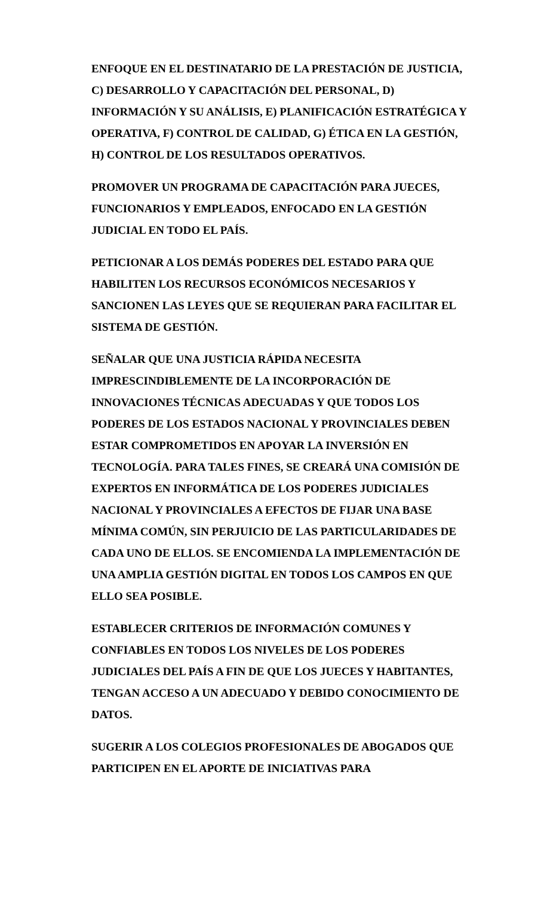ENFOQUE EN EL DESTINATARIO DE LA PRESTACIÓN DE JUSTICIA, C) DESARROLLO Y CAPACITACIÓN DEL PERSONAL, D) INFORMACIÓN Y SU ANÁLISIS, E) PLANIFICACIÓN ESTRATÉGICA Y OPERATIVA, F) CONTROL DE CALIDAD, G) ÉTICA EN LA GESTIÓN, H) CONTROL DE LOS RESULTADOS OPERATIVOS.
PROMOVER UN PROGRAMA DE CAPACITACIÓN PARA JUECES, FUNCIONARIOS Y EMPLEADOS, ENFOCADO EN LA GESTIÓN JUDICIAL EN TODO EL PAÍS.
PETICIONAR A LOS DEMÁS PODERES DEL ESTADO PARA QUE HABILITEN LOS RECURSOS ECONÓMICOS NECESARIOS Y SANCIONEN LAS LEYES QUE SE REQUIERAN PARA FACILITAR EL SISTEMA DE GESTIÓN.
SEÑALAR QUE UNA JUSTICIA RÁPIDA NECESITA IMPRESCINDIBLEMENTE DE LA INCORPORACIÓN DE INNOVACIONES TÉCNICAS ADECUADAS Y QUE TODOS LOS PODERES DE LOS ESTADOS NACIONAL Y PROVINCIALES DEBEN ESTAR COMPROMETIDOS EN APOYAR LA INVERSIÓN EN TECNOLOGÍA. PARA TALES FINES, SE CREARÁ UNA COMISIÓN DE EXPERTOS EN INFORMÁTICA DE LOS PODERES JUDICIALES NACIONAL Y PROVINCIALES A EFECTOS DE FIJAR UNA BASE MÍNIMA COMÚN, SIN PERJUICIO DE LAS PARTICULARIDADES DE CADA UNO DE ELLOS. SE ENCOMIENDA LA IMPLEMENTACIÓN DE UNA AMPLIA GESTIÓN DIGITAL EN TODOS LOS CAMPOS EN QUE ELLO SEA POSIBLE.
ESTABLECER CRITERIOS DE INFORMACIÓN COMUNES Y CONFIABLES EN TODOS LOS NIVELES DE LOS PODERES JUDICIALES DEL PAÍS A FIN DE QUE LOS JUECES Y HABITANTES, TENGAN ACCESO A UN ADECUADO Y DEBIDO CONOCIMIENTO DE DATOS.
SUGERIR A LOS COLEGIOS PROFESIONALES DE ABOGADOS QUE PARTICIPEN EN EL APORTE DE INICIATIVAS PARA